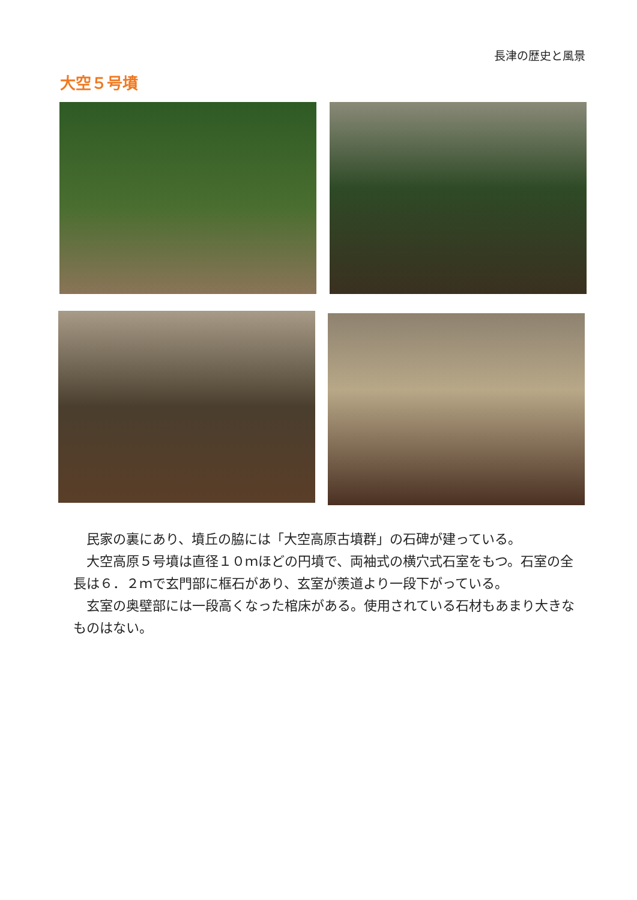長津の歴史と風景
大空５号墳
　民家の裏にあり、墳丘の脇には「大空高原古墳群」の石碑が建っている。
　大空高原５号墳は直径１０ｍほどの円墳で、両袖式の横穴式石室をもつ。石室の全長は６．２ｍで玄門部に框石があり、玄室が羨道より一段下がっている。
　玄室の奥壁部には一段高くなった棺床がある。使用されている石材もあまり大きなものはない。